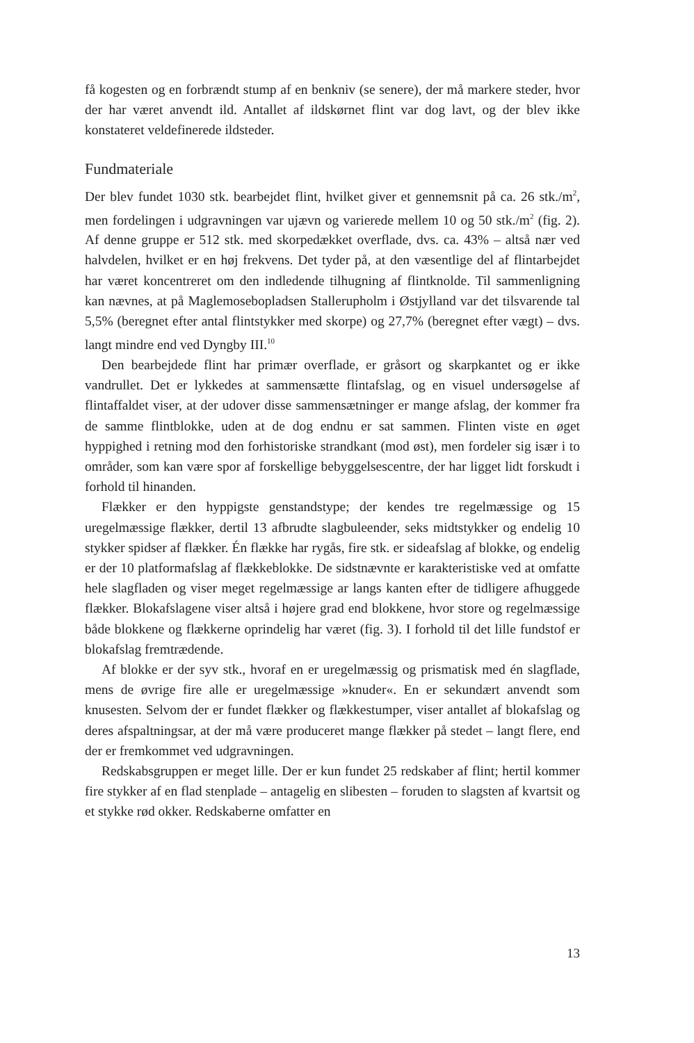få kogesten og en forbrændt stump af en benkniv (se senere), der må markere steder, hvor der har været anvendt ild. Antallet af ildskørnet flint var dog lavt, og der blev ikke konstateret veldefinerede ildsteder.
Fundmateriale
Der blev fundet 1030 stk. bearbejdet flint, hvilket giver et gennemsnit på ca. 26 stk./m<sup>2</sup>, men fordelingen i udgravningen var ujævn og varierede mellem 10 og 50 stk./m<sup>2</sup> (fig. 2). Af denne gruppe er 512 stk. med skorpedækket overflade, dvs. ca. 43% – altså nær ved halvdelen, hvilket er en høj frekvens. Det tyder på, at den væsentlige del af flintarbejdet har været koncentreret om den indledende tilhugning af flintknolde. Til sammenligning kan nævnes, at på Maglemosebopladsen Stallerupholm i Østjylland var det tilsvarende tal 5,5% (beregnet efter antal flintstykker med skorpe) og 27,7% (beregnet efter vægt) – dvs. langt mindre end ved Dyngby III.<sup>10</sup>
Den bearbejdede flint har primær overflade, er gråsort og skarpkantet og er ikke vandrullet. Det er lykkedes at sammensætte flintafslag, og en visuel undersøgelse af flintaffaldet viser, at der udover disse sammensætninger er mange afslag, der kommer fra de samme flintblokke, uden at de dog endnu er sat sammen. Flinten viste en øget hyppighed i retning mod den forhistoriske strandkant (mod øst), men fordeler sig især i to områder, som kan være spor af forskellige bebyggelsescentre, der har ligget lidt forskudt i forhold til hinanden.
Flækker er den hyppigste genstandstype; der kendes tre regelmæssige og 15 uregelmæssige flækker, dertil 13 afbrudte slagbuleender, seks midtstykker og endelig 10 stykker spidser af flækker. Én flække har rygås, fire stk. er sideafslag af blokke, og endelig er der 10 platformafslag af flækkeblokke. De sidstnævnte er karakteristiske ved at omfatte hele slagfladen og viser meget regelmæssige ar langs kanten efter de tidligere afhuggede flækker. Blokafslagene viser altså i højere grad end blokkene, hvor store og regelmæssige både blokkene og flækkerne oprindelig har været (fig. 3). I forhold til det lille fundstof er blokafslag fremtrædende.
Af blokke er der syv stk., hvoraf en er uregelmæssig og prismatisk med én slagflade, mens de øvrige fire alle er uregelmæssige »knuder«. En er sekundært anvendt som knusesten. Selvom der er fundet flækker og flækkestumper, viser antallet af blokafslag og deres afspaltningsar, at der må være produceret mange flækker på stedet – langt flere, end der er fremkommet ved udgravningen.
Redskabsgruppen er meget lille. Der er kun fundet 25 redskaber af flint; hertil kommer fire stykker af en flad stenplade – antagelig en slibesten – foruden to slagsten af kvartsit og et stykke rød okker. Redskaberne omfatter en
13